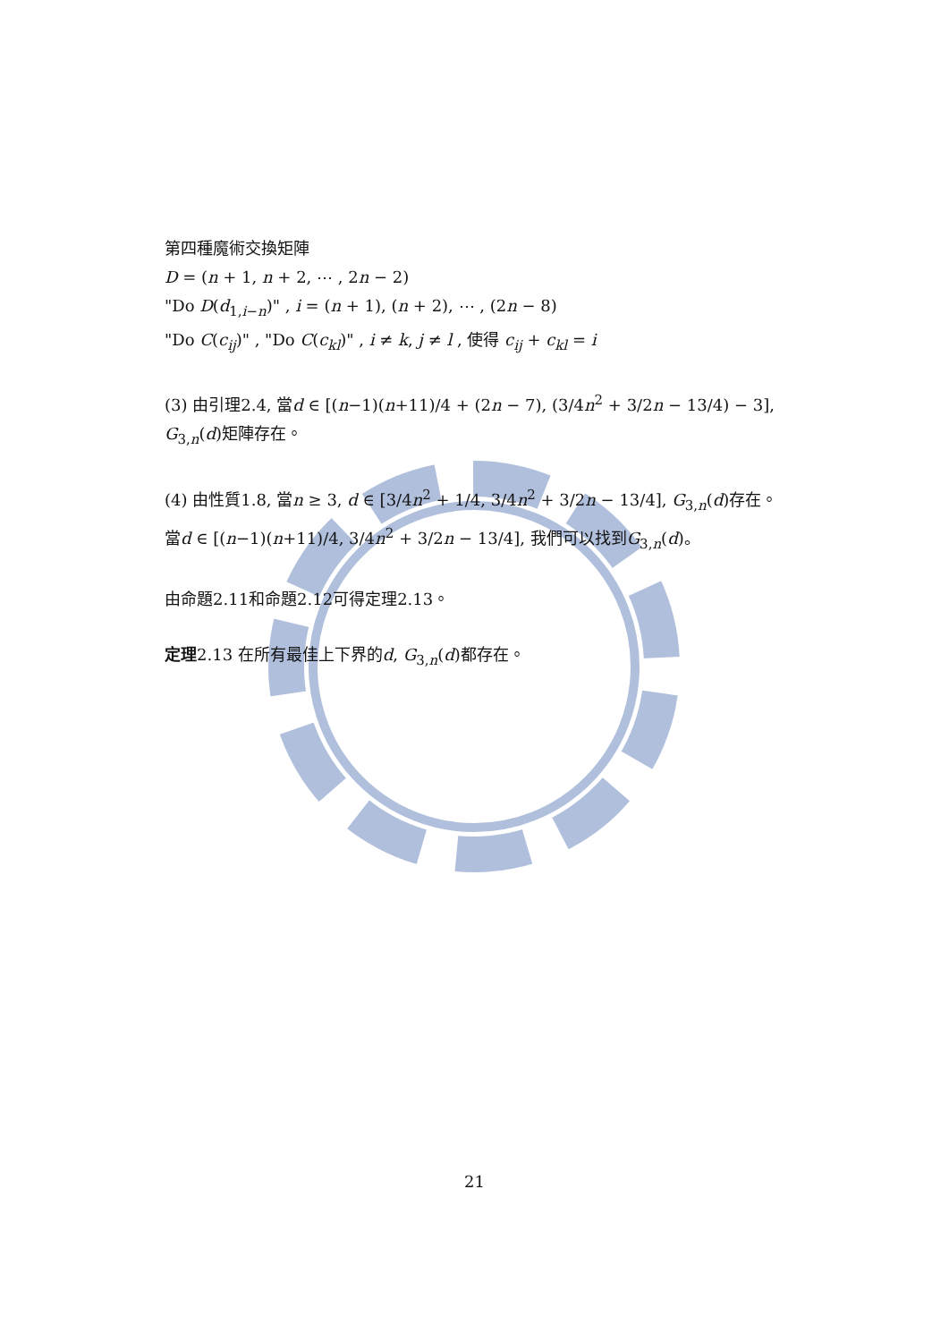第四種魔術交換矩陣
D = (n + 1, n + 2, ⋯ , 2n − 2)
"Do D(d<sub>1,i−n</sub>)" , i = (n + 1), (n + 2), ⋯ , (2n − 8)
"Do C(c<sub>ij</sub>)" , "Do C(c<sub>kl</sub>)" , i ≠ k, j ≠ l , 使得 c<sub>ij</sub> + c<sub>kl</sub> = i
(3) 由引理2.4, 當d ∈ [(n−1)(n+11)/4 + (2n − 7), (3/4n<sup>2</sup> + 3/2n − 13/4) − 3], G<sub>3,n</sub>(d)矩陣存在。
(4) 由性質1.8, 當n ≥ 3, d ∈ [3/4n<sup>2</sup> + 1/4, 3/4n<sup>2</sup> + 3/2n − 13/4], G<sub>3,n</sub>(d)存在。
當d ∈ [(n−1)(n+11)/4, 3/4n<sup>2</sup> + 3/2n − 13/4], 我們可以找到G<sub>3,n</sub>(d)。
由命題2.11和命題2.12可得定理2.13。
定理2.13 在所有最佳上下界的d, G<sub>3,n</sub>(d)都存在。
21